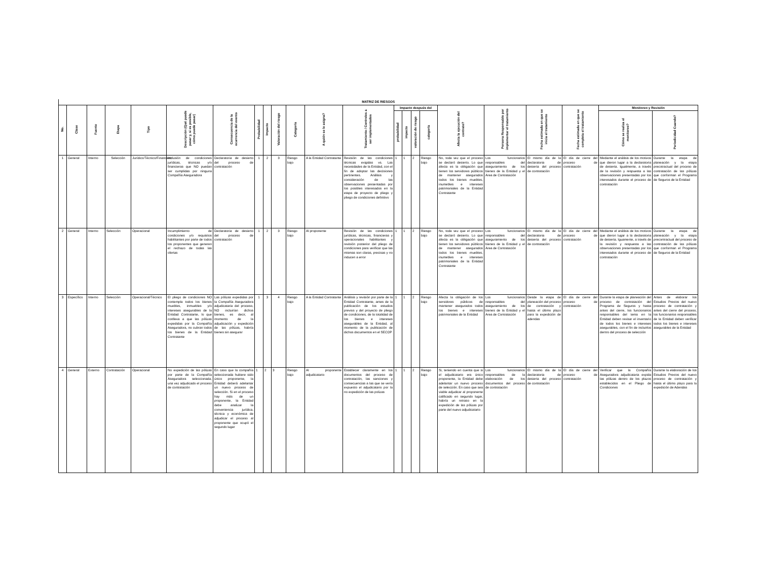| MATRIZ DE RIESGOS | | | | | | | | | | | | | | | | | | | | | | |
| --- | --- | --- | --- | --- | --- | --- | --- | --- | --- | --- | --- | --- | --- | --- | --- | --- | --- | --- | --- | --- | --- | --- |
| No. | Clase | Fuente | Etapa | Tipo | Descripción (Qué puede pasar y, si es posible, cómo puede pasar) | Consecuencia de la ocurrencia del evento | Probabilidad | Impacto | Valoración del riesgo | Categoría | A quién se le asigna? | Tratamiento / Controles a ser implementados | Impacto después del | | | | Afecta la ejecución del contrato? | Persona Responsable por implementar el tratamiento | Fecha estimada en que se inicia el tratamiento | Fecha estimada en que se completa el tratamiento | Monitoreo y Revisión | |
| | | | | | | | | | | | | | probabilidad | impacto | valoración de riesgo | categoría | | | | | Cómo se realiza el monitoreo? | Periodicidad Cuando? |
| 1 | General | Interno | Selección | Jurídico/Técnico/Financiero | Inclusión de condiciones jurídicas, técnicas y/o financieras que NO puedan ser cumplidas por ninguna Compañía Aseguradora | Declaratoria de desierto del proceso de contratación | 1 | 2 | 3 | Riesgo bajo | A la Entidad Contratante | Revisión de las condiciones técnicas exigidas vs. Las necesidades de la Entidad, con el fin de adoptar las decisiones pertinentes. Análisis y consideración de las observaciones presentadas por los posibles interesados en la etapa de proyecto de pliego y pliego de condiciones definitivo | 1 | 1 | 2 | Riesgo bajo | No, toda vez que el proceso se declaró desierto. Lo que afecta es la obligación que tienen los servidores públicos de mantener asegurados todos los bienes muebles, inumebles e intereses patrimoniales de la Entidad Contratante | Los funcionarios responsables del aseguramiento de los bienes de la Entidad y el Area de Contratación | El mismo día de la declaratoria de desierta del proceso de contratación | El día de cierre del proceso de contratación | Mediante el análisis de los motivos que dieron lugar a la declaratoria de desierta. Igualmente, a través de la revisión y respuesta a las observaciones presentadas por los interesados durante el proceso de contratación | Durante la etapa de planeación y la etapa precotractual del proceso de contratación de las pólizas que conforman el Programa de Seguros de la Entidad |
| 2 | General | Interno | Selección | Operacional | Incumplimiento de condiciones y/o requisitos habilitantes por parte de todos los proponentes que generen el rechazo de todas las ofertas | Declaratoria de desierto del proceso de contratación | 1 | 2 | 3 | Riesgo bajo | Al proponente | Revisión de las condiciones jurídicas, técnicas, financieras y operacionales habilitantes y revisión posterior del pliego de condiciones para verificar que las mismas son claras, precisas y no inducen a error | 1 | 1 | 2 | Riesgo bajo | No, toda vez que el proceso se declaró desierto. Lo que afecta es la obligación que tienen los servidores públicos de mantener asegurados todos los bienes muebles, inumebles e intereses patrimoniales de la Entidad Contratante | Los funcionarios responsables del aseguramiento de los bienes de la Entidad y el Area de Contratación | El mismo día de la declaratoria de desierta del proceso de contratación | El día de cierre del proceso de contratación | Mediante el análisis de los motivos que dieron lugar a la declaratoria de desierta. Iguamente, a través de la revisión y respuesta a las observaciones presentadas por los interesados durante el proceso de contratación | Durante la etapa de planeación y la etapa precontractual del proceso de contratación de las pólizas que conforman el Programa de Seguros de la Entidad |
| 3 | Específico | Interno | Selección | Operacional/Técnico | El pliego de condiciones NO contempla todos los bienes muebles, inmuebles y/o intereses asegurables de la Entidad Contratante, lo que conlleva a que las pólizas expedidas por la Compañía Aseguradora, no cubran todos los bienes de la Entidad Contratante | Las pólizas expedidas por la Compañía Aseguradora adjudicataria del proceso, NO incluirían dichos bienes, es decir, al momento de la adjudicación y expedición de las pólizas, habría bienes sin asegurar | 1 | 3 | 4 | Riesgo bajo | A la Entidad Contratante | Análisis y revisión por parte de la Entidad Contratante, antes de la publicación de los estudios previos y del proyecto de pliego de condiciones, de la totalidad de los bienes e intereses asegurables de la Entidad, al momento de la publicación de dichos documentos en el SECOP | 1 | 1 | 2 | Riesgo bajo | Afecta la obligación de los servidores públicos de mantener asegurados todos los bienes e intereses patrimoniales de la Entidad | Los funcionarios responsables del aseguramiento de los bienes de la Entidad y el Area de Contratación | Desde la etapa de planeación del proceso de contratación y hasta el último plazo para la expedición de adendas | El día de cierre del proceso de contratación | Durante la etapa de planeación del proceso de contratación del Programa de Seguros y hasta antes del cierre, los funcionarios responsables del tema en la Entidad deben revisar el inventario de todos los bienes e intereses asegurables, con el fin de incluirlos dentro del proceso de selección | Antes de elaborar los Estudios Previos del nuevo proceso de contratación y antes del cierre del proceso, los funcionarios responsables de la Entidad deben verificar todos los bienes e intereses asegurables de la Entidad |
| 4 | General | Externo | Contratación | Operacional | No expedición de las pólizas por parte de la Compañía Aseguradora seleccionada, una vez adjudicado el proceso de contratación | En caso que la compañía seleccionada hubiere sido único proponente, la Entidad deberá adelantar un nuevo proceso de selección. Si en el proceso hay más de un proponente, la Entidad debe analizar la conveniencia jurídica, técnica y económica de adjudicar el proceso al proponente que ocupó el segundo lugar | 1 | 2 | 3 | Riesgo bajo | Al proponente adjudicatario | Establecer claramente en los documentos del proceso de contratación, las sanciones y consecuencias a las que se vería expuesto el adjudicatario por la no expedición de las polizas | 1 | 1 | 2 | Riesgo bajo | Si, teniendo en cuenta que si el adjudicatario era único proponente, la Entidad debe adelantar un nuevo proceso de selección. En caso que sea viable adjudicar al proponente calificado en segundo lugar, habría un retraso en la expedición de las pólizas por parte del nuevo adjudicatario | Los funcionarios responsables de la elaboración de los documentos del proceso de contratación | El mismo día de la declaratoria de desierta del proceso de contratación | El día de cierre del proceso de contratación | Verificar que la Compañía Aseguradora adjudicataria expida las pólizas dentro de los plazos establecidos en el Pliego de Condiciones | Durante la elaboración de los Estudios Previos del nuevo proceso de contratación y hasta el último plazo para la expedición de Adendas |